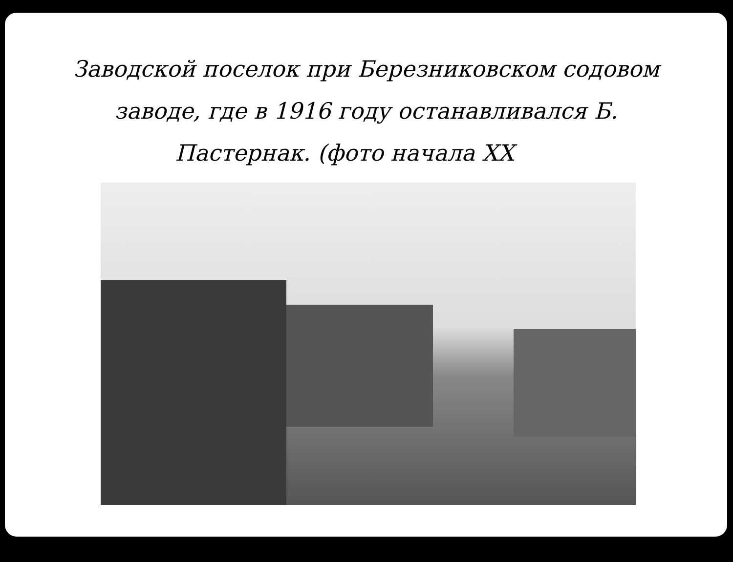Заводской поселок при Березниковском содовом
заводе, где в 1916 году останавливался Б.
Пастернак. (фото начала XX